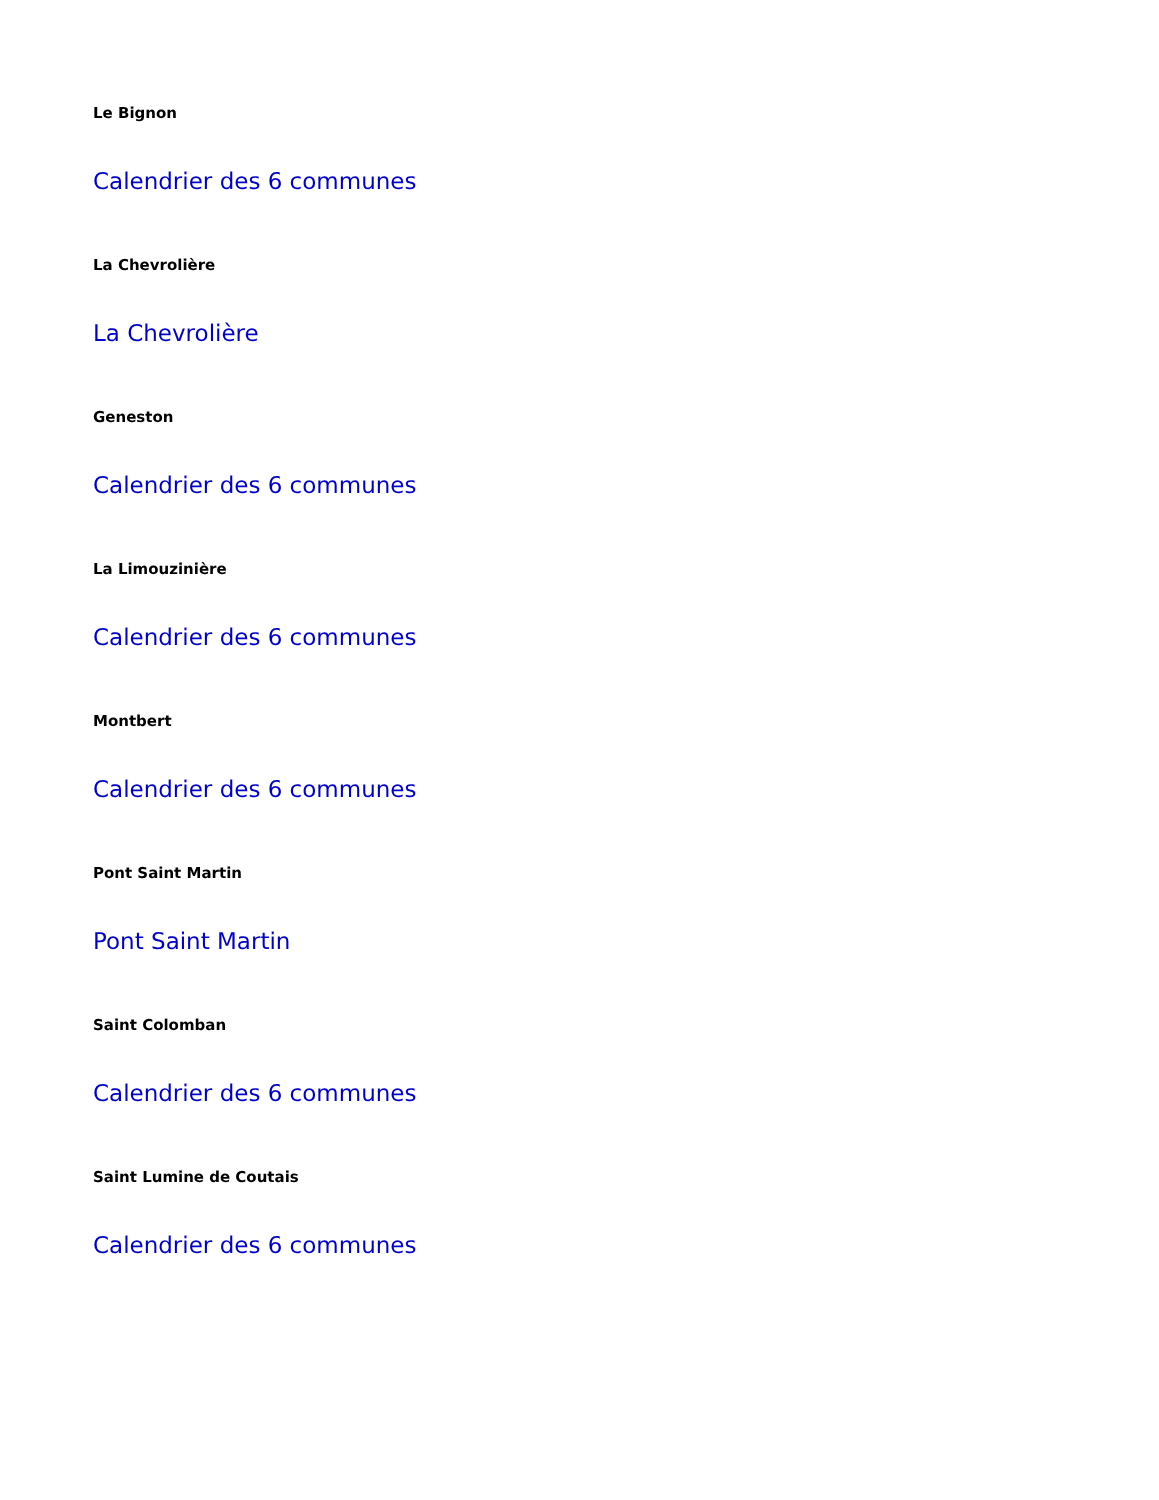Le Bignon
Calendrier des 6 communes
La Chevrolière
La Chevrolière
Geneston
Calendrier des 6 communes
La Limouzinière
Calendrier des 6 communes
Montbert
Calendrier des 6 communes
Pont Saint Martin
Pont Saint Martin
Saint Colomban
Calendrier des 6 communes
Saint Lumine de Coutais
Calendrier des 6 communes